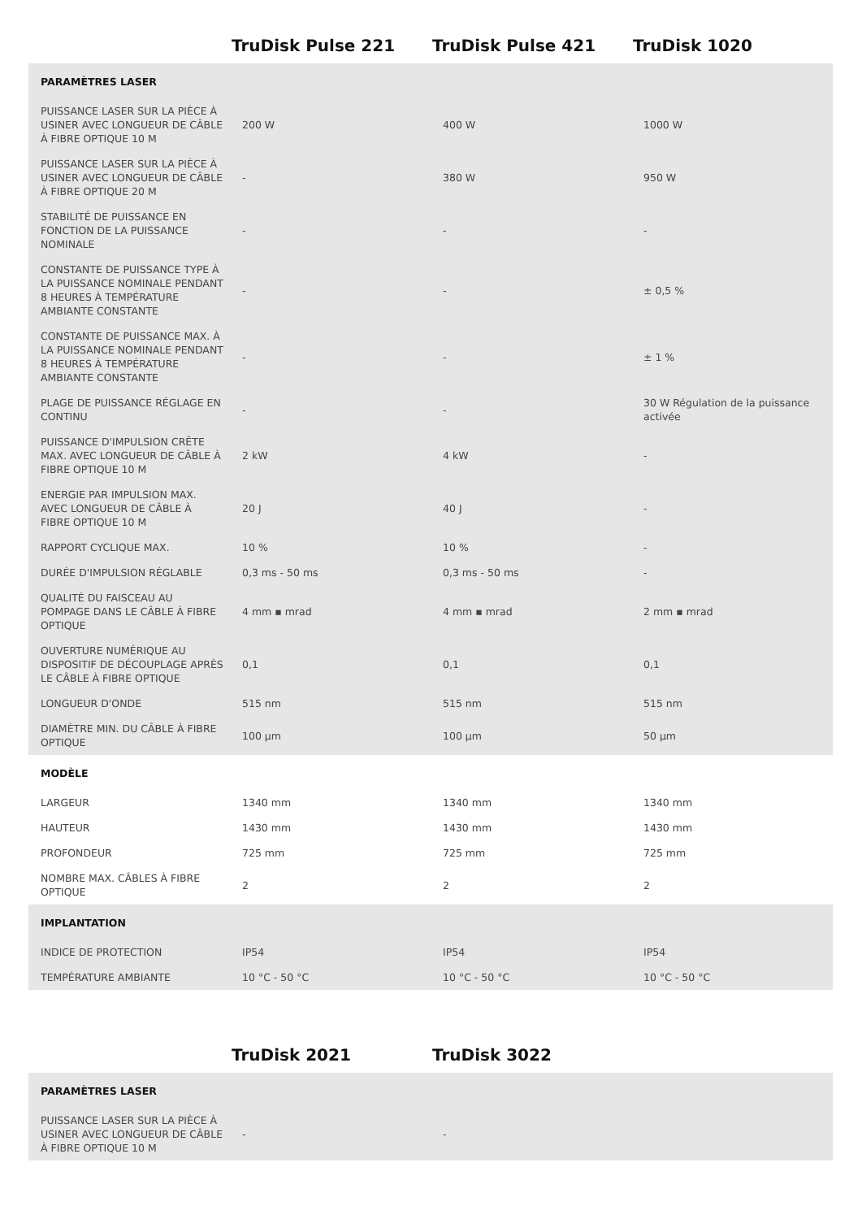| | TruDisk Pulse 221 | TruDisk Pulse 421 | TruDisk 1020 |
| --- | --- | --- | --- |
| PARAMÈTRES LASER | | | |
| PUISSANCE LASER SUR LA PIÈCE À USINER AVEC LONGUEUR DE CÂBLE À FIBRE OPTIQUE 10 M | 200 W | 400 W | 1000 W |
| PUISSANCE LASER SUR LA PIÈCE À USINER AVEC LONGUEUR DE CÂBLE À FIBRE OPTIQUE 20 M | - | 380 W | 950 W |
| STABILITÉ DE PUISSANCE EN FONCTION DE LA PUISSANCE NOMINALE | - | - | - |
| CONSTANTE DE PUISSANCE TYPE À LA PUISSANCE NOMINALE PENDANT 8 HEURES À TEMPÉRATURE AMBIANTE CONSTANTE | - | - | ± 0,5 % |
| CONSTANTE DE PUISSANCE MAX. À LA PUISSANCE NOMINALE PENDANT 8 HEURES À TEMPÉRATURE AMBIANTE CONSTANTE | - | - | ± 1 % |
| PLAGE DE PUISSANCE RÉGLAGE EN CONTINU | - | - | 30 W Régulation de la puissance activée |
| PUISSANCE D'IMPULSION CRÊTE MAX. AVEC LONGUEUR DE CÂBLE À FIBRE OPTIQUE 10 M | 2 kW | 4 kW | - |
| ENERGIE PAR IMPULSION MAX. AVEC LONGUEUR DE CÂBLE À FIBRE OPTIQUE 10 M | 20 J | 40 J | - |
| RAPPORT CYCLIQUE MAX. | 10 % | 10 % | - |
| DURÉE D'IMPULSION RÉGLABLE | 0,3 ms - 50 ms | 0,3 ms - 50 ms | - |
| QUALITÉ DU FAISCEAU AU POMPAGE DANS LE CÂBLE À FIBRE OPTIQUE | 4 mm ▪ mrad | 4 mm ▪ mrad | 2 mm ▪ mrad |
| OUVERTURE NUMÉRIQUE AU DISPOSITIF DE DÉCOUPLAGE APRÈS LE CÂBLE À FIBRE OPTIQUE | 0,1 | 0,1 | 0,1 |
| LONGUEUR D'ONDE | 515 nm | 515 nm | 515 nm |
| DIAMÈTRE MIN. DU CÂBLE À FIBRE OPTIQUE | 100 µm | 100 µm | 50 µm |
| MODÈLE | | | |
| LARGEUR | 1340 mm | 1340 mm | 1340 mm |
| HAUTEUR | 1430 mm | 1430 mm | 1430 mm |
| PROFONDEUR | 725 mm | 725 mm | 725 mm |
| NOMBRE MAX. CÂBLES À FIBRE OPTIQUE | 2 | 2 | 2 |
| IMPLANTATION | | | |
| INDICE DE PROTECTION | IP54 | IP54 | IP54 |
| TEMPÉRATURE AMBIANTE | 10 °C - 50 °C | 10 °C - 50 °C | 10 °C - 50 °C |
| | TruDisk 2021 | TruDisk 3022 | |
| --- | --- | --- | --- |
| PARAMÈTRES LASER | | | |
| PUISSANCE LASER SUR LA PIÈCE À USINER AVEC LONGUEUR DE CÂBLE À FIBRE OPTIQUE 10 M | - | - | |